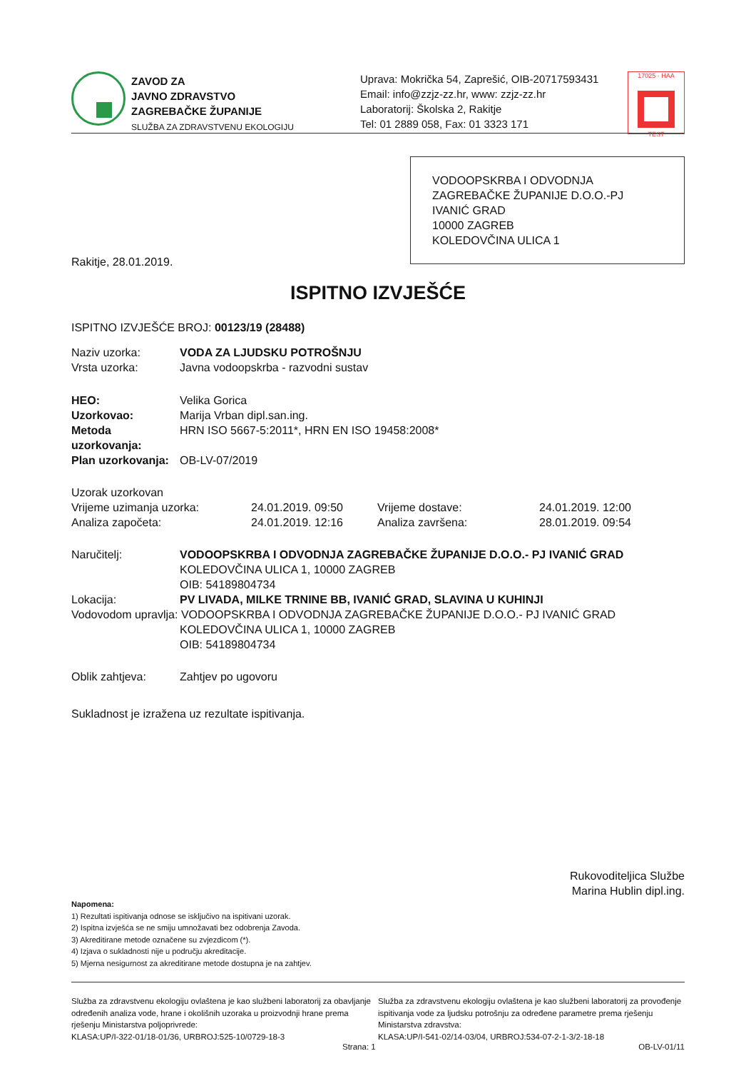ZAVOD ZA
JAVNO ZDRAVSTVO
ZAGREBAČKE ŽUPANIJE
SLUŽBA ZA ZDRAVSTVENU EKOLOGIJU
Uprava: Mokrička 54, Zaprešić, OIB-20717593431
Email: info@zzjz-zz.hr, www: zzjz-zz.hr
Laboratorij: Školska 2, Rakitje
Tel: 01 2889 058, Fax: 01 3323 171
17025 · HAA
TEST
VODOOPSKRBA I ODVODNJA ZAGREBAČKE ŽUPANIJE D.O.O.-PJ IVANIĆ GRAD
10000 ZAGREB
KOLEDOVČINA ULICA 1
Rakitje, 28.01.2019.
ISPITNO IZVJEŠĆE
ISPITNO IZVJEŠĆE BROJ: 00123/19 (28488)
Naziv uzorka: VODA ZA LJUDSKU POTROŠNJU
Vrsta uzorka: Javna vodoopskrba - razvodni sustav
HEO: Velika Gorica
Uzorkovao: Marija Vrban dipl.san.ing.
Metoda uzorkovanja: HRN ISO 5667-5:2011*, HRN EN ISO 19458:2008*
Plan uzorkovanja: OB-LV-07/2019
Uzorak uzorkovan
Vrijeme uzimanja uzorka: 24.01.2019. 09:50 Vrijeme dostave: 24.01.2019. 12:00 Analiza započeta: 24.01.2019. 12:16 Analiza završena: 28.01.2019. 09:54
Naručitelj: VODOOPSKRBA I ODVODNJA ZAGREBAČKE ŽUPANIJE D.O.O.- PJ IVANIĆ GRAD
KOLEDOVČINA ULICA 1, 10000 ZAGREB
OIB: 54189804734
Lokacija: PV LIVADA, MILKE TRNINE BB, IVANIĆ GRAD, SLAVINA U KUHINJI
Vodovodom upravlja: VODOOPSKRBA I ODVODNJA ZAGREBAČKE ŽUPANIJE D.O.O.- PJ IVANIĆ GRAD
KOLEDOVČINA ULICA 1, 10000 ZAGREB
OIB: 54189804734
Oblik zahtjeva: Zahtjev po ugovoru
Sukladnost je izražena uz rezultate ispitivanja.
Rukovoditeljica Službe
Marina Hublin dipl.ing.
Napomena:
1) Rezultati ispitivanja odnose se isključivo na ispitivani uzorak.
2) Ispitna izvješća se ne smiju umnožavati bez odobrenja Zavoda.
3) Akreditirane metode označene su zvjezdicom (*).
4) Izjava o sukladnosti nije u području akreditacije.
5) Mjerna nesigurnost za akreditirane metode dostupna je na zahtjev.
Služba za zdravstvenu ekologiju ovlaštena je kao službeni laboratorij za obavljanje određenih analiza vode, hrane i okolišnih uzoraka u proizvodnji hrane prema rješenju Ministarstva poljoprivrede:
KLASA:UP/I-322-01/18-01/36, URBROJ:525-10/0729-18-3
Služba za zdravstvenu ekologiju ovlaštena je kao službeni laboratorij za provođenje ispitivanja vode za ljudsku potrošnju za određene parametre prema rješenju Ministarstva zdravstva:
KLASA:UP/I-541-02/14-03/04, URBROJ:534-07-2-1-3/2-18-18
Strana: 1 OB-LV-01/11